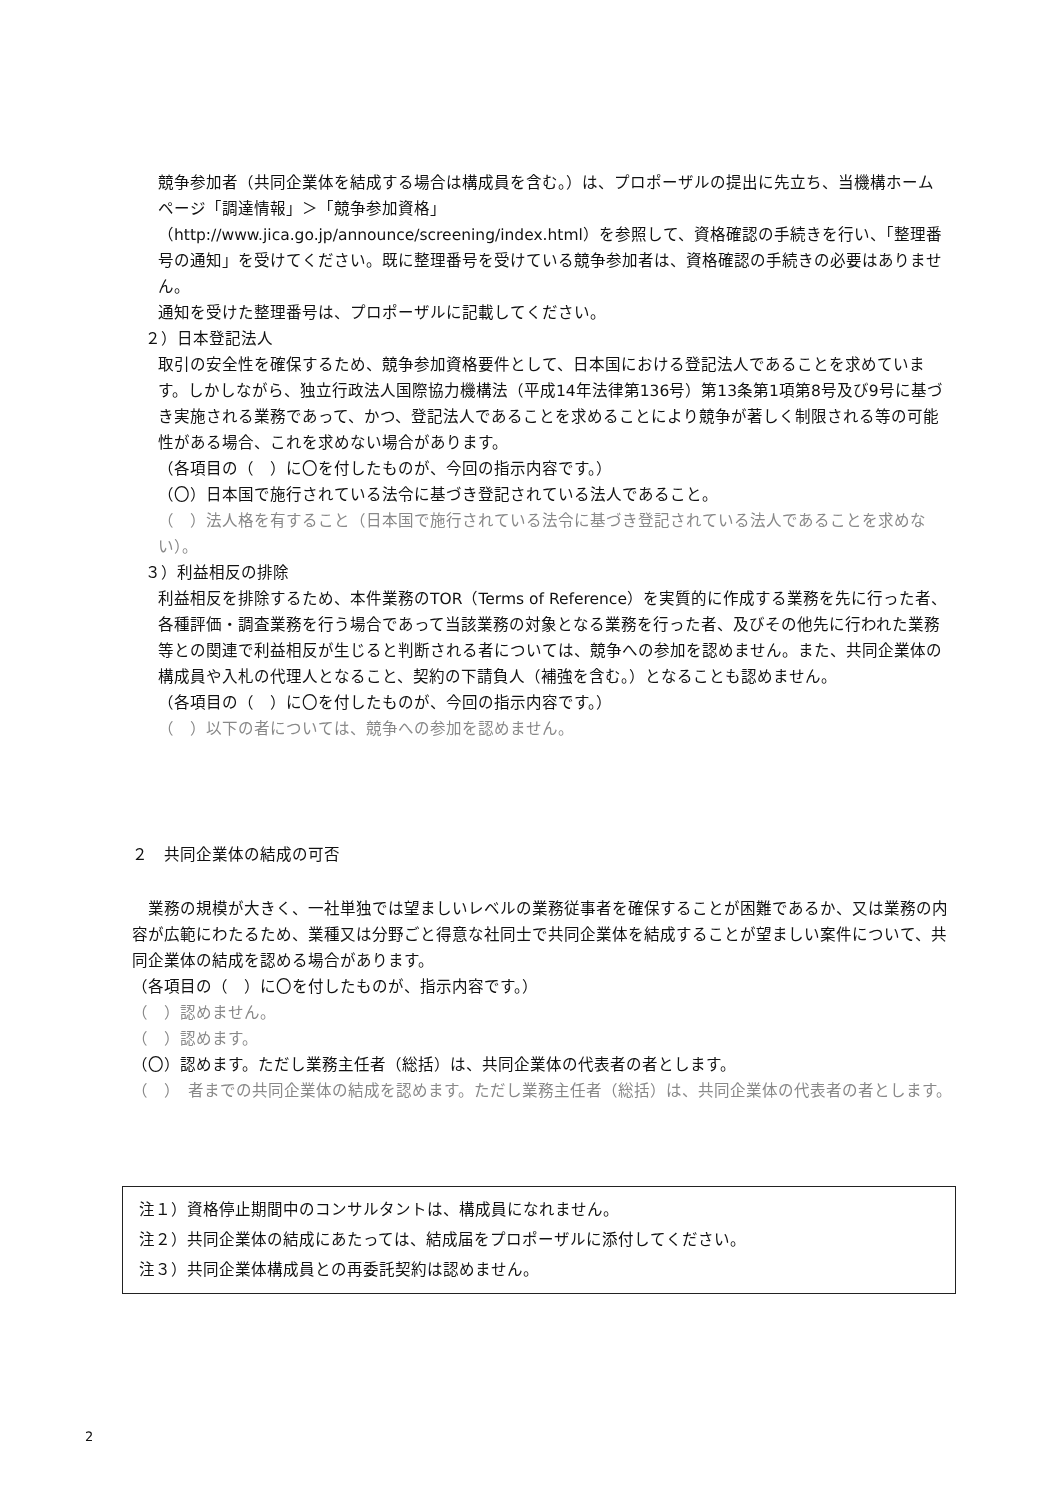競争参加者（共同企業体を結成する場合は構成員を含む。）は、プロポーザルの提出に先立ち、当機構ホームページ「調達情報」＞「競争参加資格」
（http://www.jica.go.jp/announce/screening/index.html）を参照して、資格確認の手続きを行い、「整理番号の通知」を受けてください。既に整理番号を受けている競争参加者は、資格確認の手続きの必要はありません。
通知を受けた整理番号は、プロポーザルに記載してください。
２）日本登記法人
取引の安全性を確保するため、競争参加資格要件として、日本国における登記法人であることを求めています。しかしながら、独立行政法人国際協力機構法（平成14年法律第136号）第13条第1項第8号及び9号に基づき実施される業務であって、かつ、登記法人であることを求めることにより競争が著しく制限される等の可能性がある場合、これを求めない場合があります。
（各項目の（　）に〇を付したものが、今回の指示内容です。）
（〇）日本国で施行されている法令に基づき登記されている法人であること。
（　）法人格を有すること（日本国で施行されている法令に基づき登記されている法人であることを求めない）。
３）利益相反の排除
利益相反を排除するため、本件業務のTOR（Terms of Reference）を実質的に作成する業務を先に行った者、各種評価・調査業務を行う場合であって当該業務の対象となる業務を行った者、及びその他先に行われた業務等との関連で利益相反が生じると判断される者については、競争への参加を認めません。また、共同企業体の構成員や入札の代理人となること、契約の下請負人（補強を含む。）となることも認めません。
（各項目の（　）に〇を付したものが、今回の指示内容です。）
（　）以下の者については、競争への参加を認めません。
２　共同企業体の結成の可否
　業務の規模が大きく、一社単独では望ましいレベルの業務従事者を確保することが困難であるか、又は業務の内容が広範にわたるため、業種又は分野ごと得意な社同士で共同企業体を結成することが望ましい案件について、共同企業体の結成を認める場合があります。
（各項目の（　）に〇を付したものが、指示内容です。）
（　）認めません。
（　）認めます。
（〇）認めます。ただし業務主任者（総括）は、共同企業体の代表者の者とします。
（　）　者までの共同企業体の結成を認めます。ただし業務主任者（総括）は、共同企業体の代表者の者とします。
注１）資格停止期間中のコンサルタントは、構成員になれません。
注２）共同企業体の結成にあたっては、結成届をプロポーザルに添付してください。
注３）共同企業体構成員との再委託契約は認めません。
2